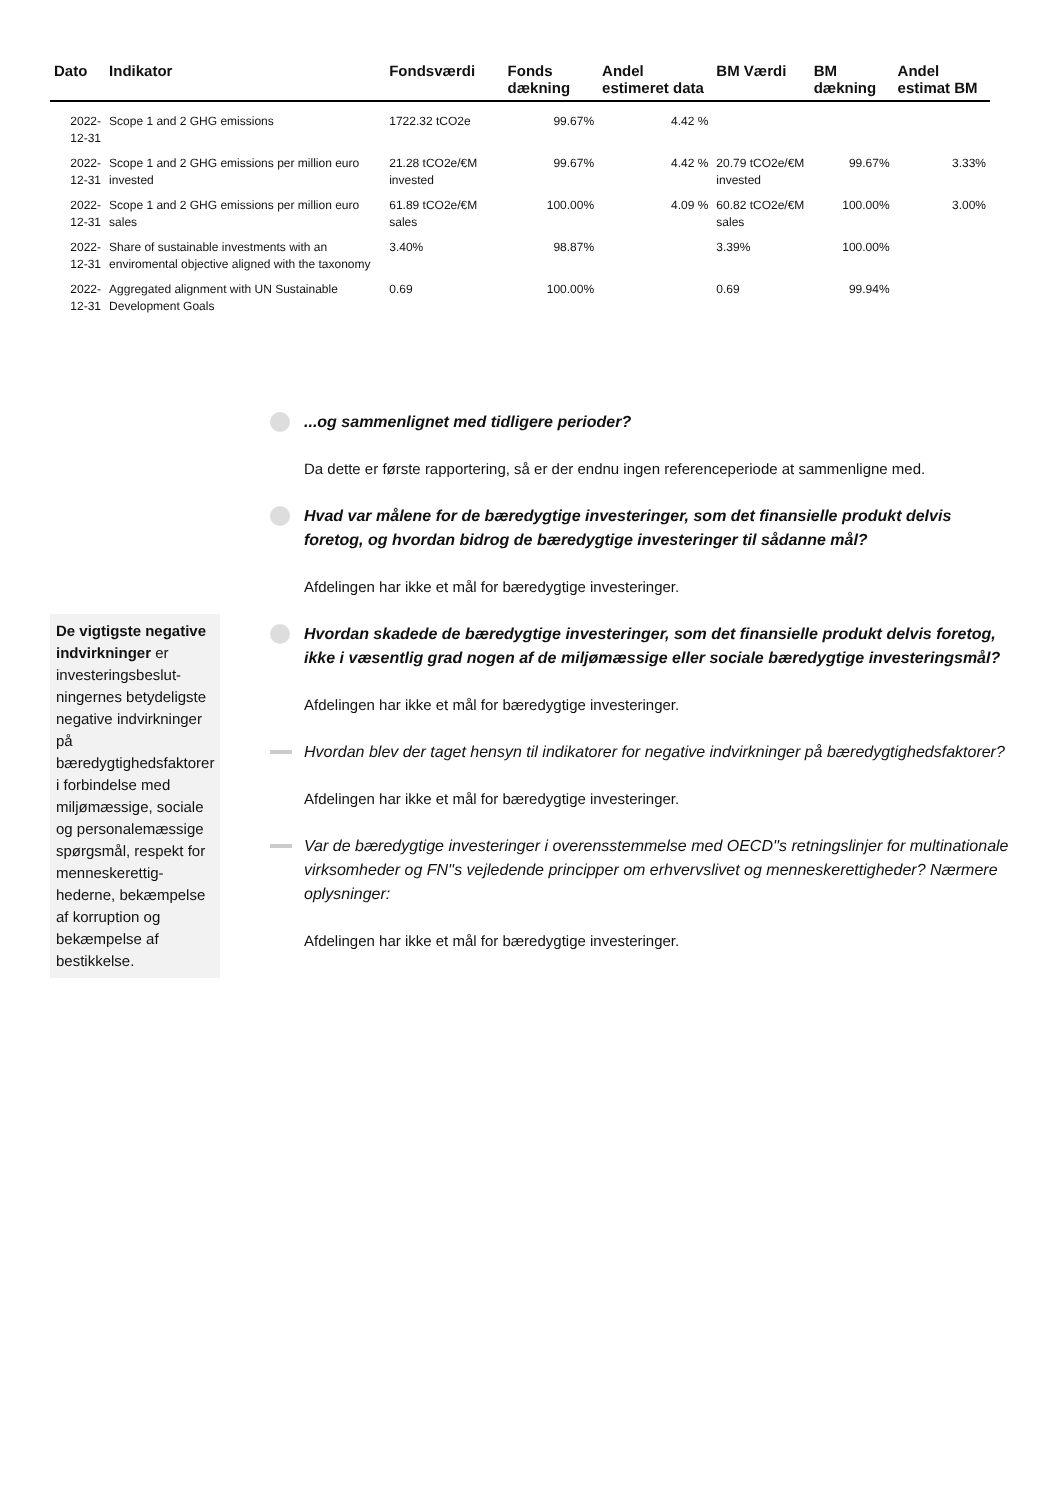| Dato | Indikator | Fondsværdi | Fonds dækning | Andel estimeret data | BM Værdi | BM dækning | Andel estimat BM |
| --- | --- | --- | --- | --- | --- | --- | --- |
| 2022-12-31 | Scope 1 and 2 GHG emissions | 1722.32 tCO2e | 99.67% | 4.42 % | | | |
| 2022-12-31 | Scope 1 and 2 GHG emissions per million euro invested | 21.28 tCO2e/€M invested | 99.67% | 4.42 % | 20.79 tCO2e/€M invested | 99.67% | 3.33% |
| 2022-12-31 | Scope 1 and 2 GHG emissions per million euro sales | 61.89 tCO2e/€M sales | 100.00% | 4.09 % | 60.82 tCO2e/€M sales | 100.00% | 3.00% |
| 2022-12-31 | Share of sustainable investments with an enviromental objective aligned with the taxonomy | 3.40% | 98.87% | | 3.39% | 100.00% | |
| 2022-12-31 | Aggregated alignment with UN Sustainable Development Goals | 0.69 | 100.00% | | 0.69 | 99.94% | |
De vigtigste negative indvirkninger er investeringsbeslut-ningernes betydeligste negative indvirkninger på bæredygtighedsfaktorer i forbindelse med miljømæssige, sociale og personalemæssige spørgsmål, respekt for menneskerettig-hederne, bekæmpelse af korruption og bekæmpelse af bestikkelse.
...og sammenlignet med tidligere perioder?
Da dette er første rapportering, så er der endnu ingen referenceperiode at sammenligne med.
Hvad var målene for de bæredygtige investeringer, som det finansielle produkt delvis foretog, og hvordan bidrog de bæredygtige investeringer til sådanne mål?
Afdelingen har ikke et mål for bæredygtige investeringer.
Hvordan skadede de bæredygtige investeringer, som det finansielle produkt delvis foretog, ikke i væsentlig grad nogen af de miljømæssige eller sociale bæredygtige investeringsmål?
Afdelingen har ikke et mål for bæredygtige investeringer.
Hvordan blev der taget hensyn til indikatorer for negative indvirkninger på bæredygtighedsfaktorer?
Afdelingen har ikke et mål for bæredygtige investeringer.
Var de bæredygtige investeringer i overensstemmelse med OECD''s retningslinjer for multinationale virksomheder og FN''s vejledende principper om erhvervslivet og menneskerettigheder? Nærmere oplysninger:
Afdelingen har ikke et mål for bæredygtige investeringer.